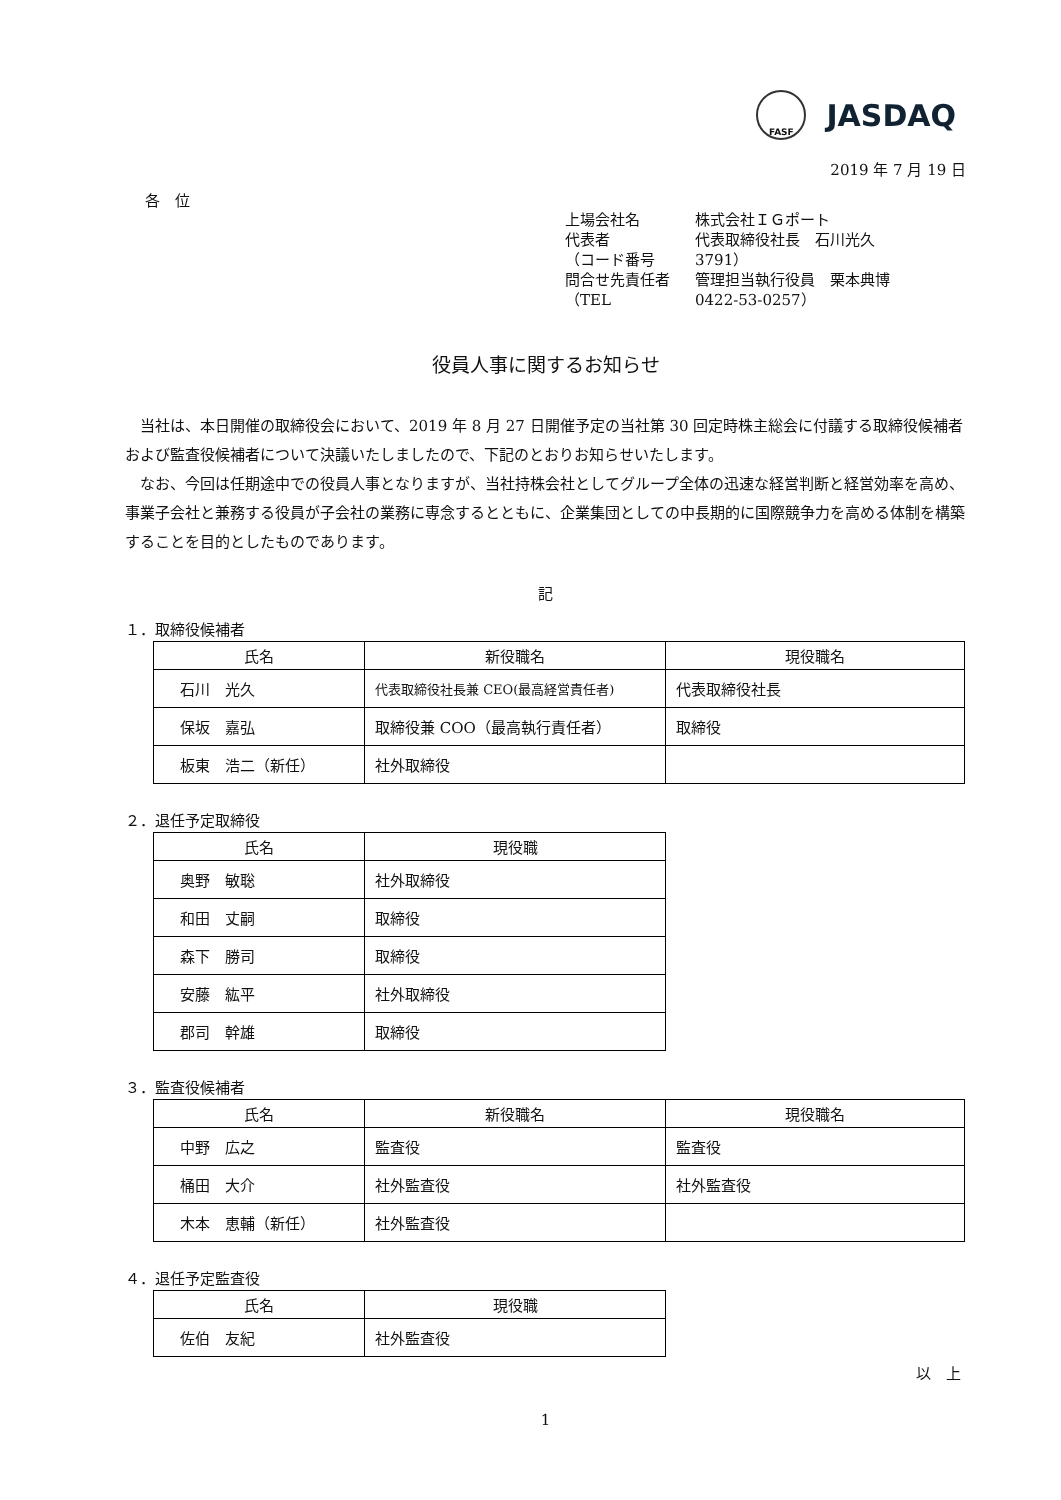FASF JASDAQ
2019 年 7 月 19 日
各　位
上場会社名 株式会社ＩＧポート
代表者 代表取締役社長　石川光久
（コード番号 3791）
問合せ先責任者 管理担当執行役員　栗本典博
（TEL 0422-53-0257）
役員人事に関するお知らせ
当社は、本日開催の取締役会において、2019 年 8 月 27 日開催予定の当社第 30 回定時株主総会に付議する取締役候補者および監査役候補者について決議いたしましたので、下記のとおりお知らせいたします。
なお、今回は任期途中での役員人事となりますが、当社持株会社としてグループ全体の迅速な経営判断と経営効率を高め、事業子会社と兼務する役員が子会社の業務に専念するとともに、企業集団としての中長期的に国際競争力を高める体制を構築することを目的としたものであります。
記
１．取締役候補者
| 氏名 | 新役職名 | 現役職名 |
| --- | --- | --- |
| 石川 光久 | 代表取締役社長兼 CEO(最高経営責任者) | 代表取締役社長 |
| 保坂 嘉弘 | 取締役兼 COO（最高執行責任者） | 取締役 |
| 板東 浩二（新任） | 社外取締役 | |
２．退任予定取締役
| 氏名 | 現役職 |
| --- | --- |
| 奥野 敏聡 | 社外取締役 |
| 和田 丈嗣 | 取締役 |
| 森下 勝司 | 取締役 |
| 安藤 紘平 | 社外取締役 |
| 郡司 幹雄 | 取締役 |
３．監査役候補者
| 氏名 | 新役職名 | 現役職名 |
| --- | --- | --- |
| 中野 広之 | 監査役 | 監査役 |
| 桶田 大介 | 社外監査役 | 社外監査役 |
| 木本 恵輔（新任） | 社外監査役 | |
４．退任予定監査役
| 氏名 | 現役職 |
| --- | --- |
| 佐伯 友紀 | 社外監査役 |
以　上
1